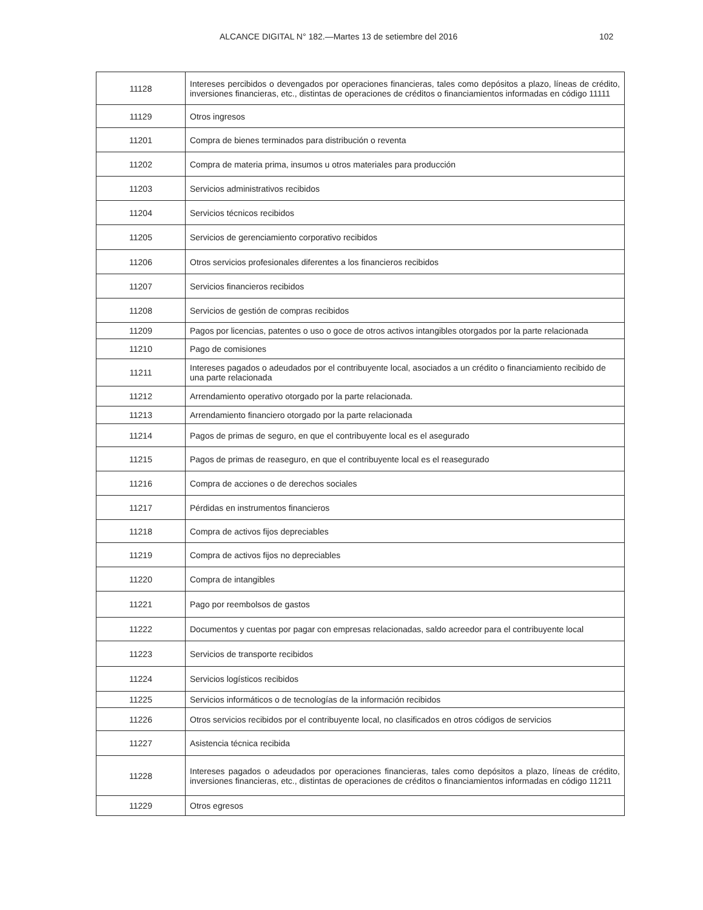ALCANCE DIGITAL N° 182.—Martes 13 de setiembre del 2016 102
| 11128 | Intereses percibidos o devengados por operaciones financieras, tales como depósitos a plazo, líneas de crédito, inversiones financieras, etc., distintas de operaciones de créditos o financiamientos informadas en código 11111 |
| 11129 | Otros ingresos |
| 11201 | Compra de bienes terminados para distribución o reventa |
| 11202 | Compra de materia prima, insumos u otros materiales para producción |
| 11203 | Servicios administrativos recibidos |
| 11204 | Servicios técnicos recibidos |
| 11205 | Servicios de gerenciamiento corporativo recibidos |
| 11206 | Otros servicios profesionales diferentes a los financieros recibidos |
| 11207 | Servicios financieros recibidos |
| 11208 | Servicios de gestión de compras recibidos |
| 11209 | Pagos por licencias, patentes o uso o goce de otros activos intangibles otorgados por la parte relacionada |
| 11210 | Pago de comisiones |
| 11211 | Intereses pagados o adeudados por el contribuyente local, asociados a un crédito o financiamiento recibido de una parte relacionada |
| 11212 | Arrendamiento operativo otorgado por la parte relacionada. |
| 11213 | Arrendamiento financiero otorgado por la parte relacionada |
| 11214 | Pagos de primas de seguro, en que el contribuyente local es el asegurado |
| 11215 | Pagos de primas de reaseguro, en que el contribuyente local es el reasegurado |
| 11216 | Compra de acciones o de derechos sociales |
| 11217 | Pérdidas en instrumentos financieros |
| 11218 | Compra de activos fijos depreciables |
| 11219 | Compra de activos fijos no depreciables |
| 11220 | Compra de intangibles |
| 11221 | Pago por reembolsos de gastos |
| 11222 | Documentos y cuentas por pagar con empresas relacionadas, saldo acreedor para el contribuyente local |
| 11223 | Servicios de transporte recibidos |
| 11224 | Servicios logísticos recibidos |
| 11225 | Servicios informáticos o de tecnologías de la información recibidos |
| 11226 | Otros servicios recibidos por el contribuyente local, no clasificados en otros códigos de servicios |
| 11227 | Asistencia técnica recibida |
| 11228 | Intereses pagados o adeudados por operaciones financieras, tales como depósitos a plazo, líneas de crédito, inversiones financieras, etc., distintas de operaciones de créditos o financiamientos informadas en código 11211 |
| 11229 | Otros egresos |